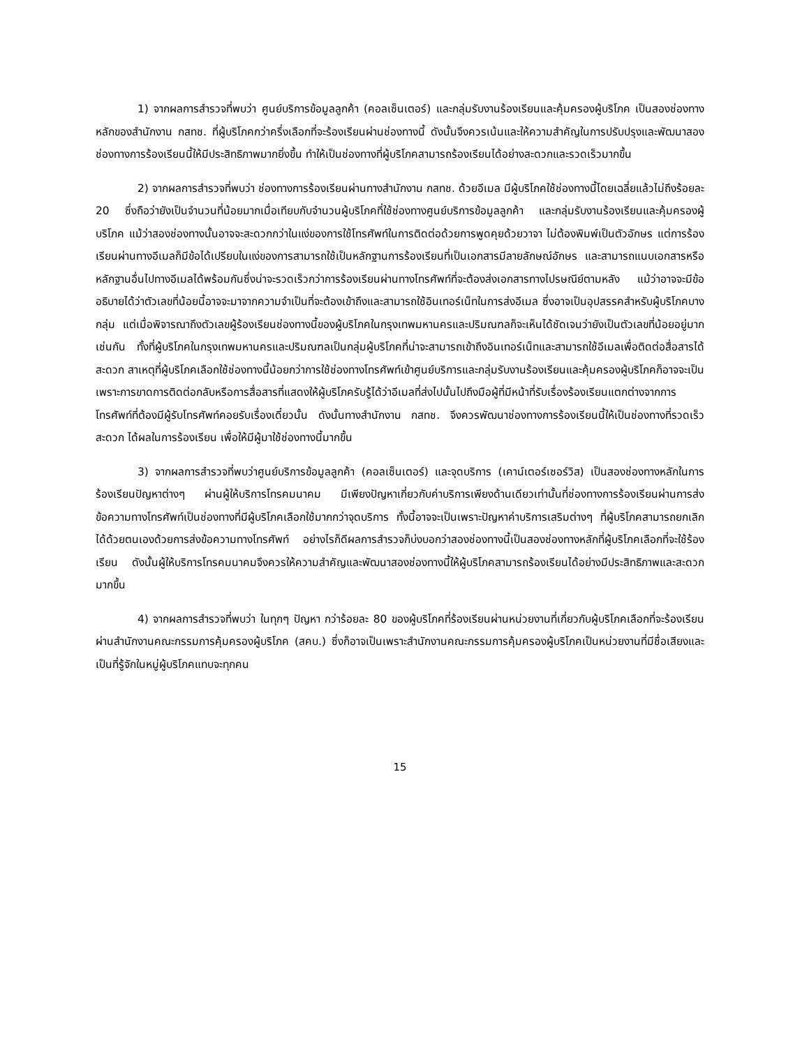1) จากผลการสำรวจที่พบว่า ศูนย์บริการข้อมูลลูกค้า (คอลเซ็นเตอร์) และกลุ่มรับงานร้องเรียนและคุ้มครองผู้บริโภค เป็นสองช่องทางหลักของสำนักงาน กสทช. ที่ผู้บริโภคกว่าครึ่งเลือกที่จะร้องเรียนผ่านช่องทางนี้ ดังนั้นจึงควรเน้นและให้ความสำคัญในการปรับปรุงและพัฒนาสองช่องทางการร้องเรียนนี้ให้มีประสิทธิภาพมากยิ่งขึ้น ทำให้เป็นช่องทางที่ผู้บริโภคสามารถร้องเรียนได้อย่างสะดวกและรวดเร็วมากขึ้น
2) จากผลการสำรวจที่พบว่า ช่องทางการร้องเรียนผ่านทางสำนักงาน กสทช. ด้วยอีเมล มีผู้บริโภคใช้ช่องทางนี้โดยเฉลี่ยแล้วไม่ถึงร้อยละ 20 ซึ่งถือว่ายังเป็นจำนวนที่น้อยมากเมื่อเทียบกับจำนวนผู้บริโภคที่ใช้ช่องทางศูนย์บริการข้อมูลลูกค้า และกลุ่มรับงานร้องเรียนและคุ้มครองผู้บริโภค แม้ว่าสองช่องทางนั้นอาจจะสะดวกกว่าในแง่ของการใช้โทรศัพท์ในการติดต่อด้วยการพูดคุยด้วยวาจา ไม่ต้องพิมพ์เป็นตัวอักษร แต่การร้องเรียนผ่านทางอีเมลก็มีข้อได้เปรียบในแง่ของการสามารถใช้เป็นหลักฐานการร้องเรียนที่เป็นเอกสารมีลายลักษณ์อักษร และสามารถแนบเอกสารหรือหลักฐานอื่นไปทางอีเมลได้พร้อมกันซึ่งน่าจะรวดเร็วกว่าการร้องเรียนผ่านทางโทรศัพท์ที่จะต้องส่งเอกสารทางไปรษณีย์ตามหลัง แม้ว่าอาจจะมีข้ออธิบายได้ว่าตัวเลขที่น้อยนี้อาจจะมาจากความจำเป็นที่จะต้องเข้าถึงและสามารถใช้อินเทอร์เน็ทในการส่งอีเมล ซึ่งอาจเป็นอุปสรรคสำหรับผู้บริโภคบางกลุ่ม แต่เมื่อพิจารณาถึงตัวเลขผู้ร้องเรียนช่องทางนี้ของผู้บริโภคในกรุงเทพมหานครและปริมณฑลก็จะเห็นได้ชัดเจนว่ายังเป็นตัวเลขที่น้อยอยู่มากเช่นกัน ทั้งที่ผู้บริโภคในกรุงเทพมหานครและปริมณฑลเป็นกลุ่มผู้บริโภคที่น่าจะสามารถเข้าถึงอินเทอร์เน็ทและสามารถใช้อีเมลเพื่อติดต่อสื่อสารได้สะดวก สาเหตุที่ผู้บริโภคเลือกใช้ช่องทางนี้น้อยกว่าการใช้ช่องทางโทรศัพท์เข้าศูนย์บริการและกลุ่มรับงานร้องเรียนและคุ้มครองผู้บริโภคก็อาจจะเป็นเพราะการขาดการติดต่อกลับหรือการสื่อสารที่แสดงให้ผู้บริโภครับรู้ได้ว่าอีเมลที่ส่งไปนั้นไปถึงมือผู้ที่มีหน้าที่รับเรื่องร้องเรียนแตกต่างจากการโทรศัพท์ที่ต้องมีผู้รับโทรศัพท์คอยรับเรื่องเดี๋ยวนั้น ดังนั้นทางสำนักงาน กสทช. จึงควรพัฒนาช่องทางการร้องเรียนนี้ให้เป็นช่องทางที่รวดเร็ว สะดวก ได้ผลในการร้องเรียน เพื่อให้มีผู้มาใช้ช่องทางนี้มากขึ้น
3) จากผลการสำรวจที่พบว่าศูนย์บริการข้อมูลลูกค้า (คอลเซ็นเตอร์) และจุดบริการ (เคาน์เตอร์เซอร์วิส) เป็นสองช่องทางหลักในการร้องเรียนปัญหาต่างๆ ผ่านผู้ให้บริการโทรคมนาคม มีเพียงปัญหาเกี่ยวกับค่าบริการเพียงด้านเดียวเท่านั้นที่ช่องทางการร้องเรียนผ่านการส่งข้อความทางโทรศัพท์เป็นช่องทางที่มีผู้บริโภคเลือกใช้มากกว่าจุดบริการ ทั้งนี้อาจจะเป็นเพราะปัญหาค่าบริการเสริมต่างๆ ที่ผู้บริโภคสามารถยกเลิกได้ด้วยตนเองด้วยการส่งข้อความทางโทรศัพท์ อย่างไรก็ดีผลการสำรวจก็บ่งบอกว่าสองช่องทางนี้เป็นสองช่องทางหลักที่ผู้บริโภคเลือกที่จะใช้ร้องเรียน ดังนั้นผู้ให้บริการโทรคมนาคมจึงควรให้ความสำคัญและพัฒนาสองช่องทางนี้ให้ผู้บริโภคสามารถร้องเรียนได้อย่างมีประสิทธิภาพและสะดวกมากขึ้น
4) จากผลการสำรวจที่พบว่า ในทุกๆ ปัญหา กว่าร้อยละ 80 ของผู้บริโภคที่ร้องเรียนผ่านหน่วยงานที่เกี่ยวกับผู้บริโภคเลือกที่จะร้องเรียนผ่านสำนักงานคณะกรรมการคุ้มครองผู้บริโภค (สคบ.) ซึ่งก็อาจเป็นเพราะสำนักงานคณะกรรมการคุ้มครองผู้บริโภคเป็นหน่วยงานที่มีชื่อเสียงและเป็นที่รู้จักในหมู่ผู้บริโภคแทบจะทุกคน
15